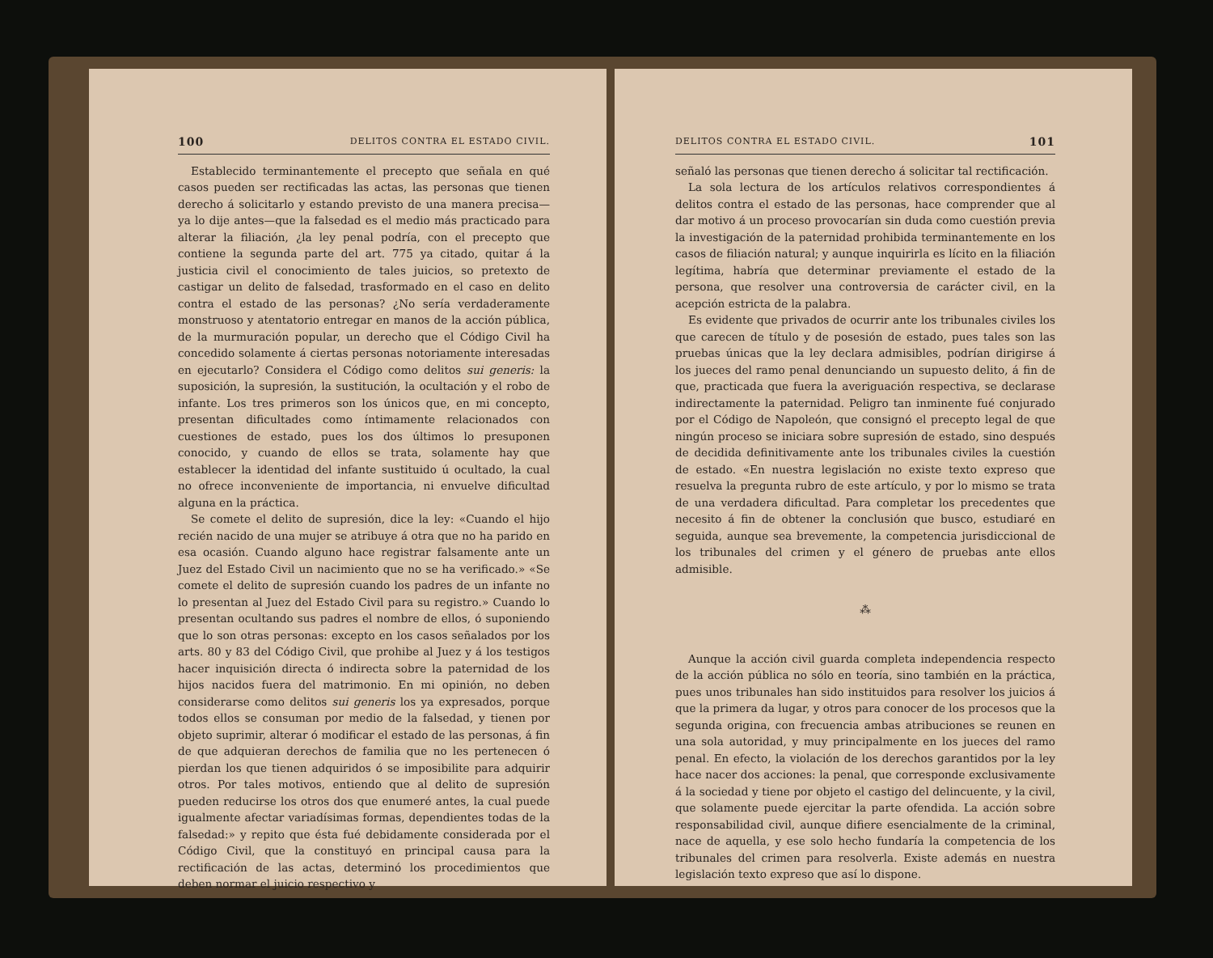100 DELITOS CONTRA EL ESTADO CIVIL.
Establecido terminantemente el precepto que señala en qué casos pueden ser rectificadas las actas, las personas que tienen derecho á solicitarlo y estando previsto de una manera precisa—ya lo dije antes—que la falsedad es el medio más practicado para alterar la filiación, ¿la ley penal podría, con el precepto que contiene la segunda parte del art. 775 ya citado, quitar á la justicia civil el conocimiento de tales juicios, so pretexto de castigar un delito de falsedad, trasformado en el caso en delito contra el estado de las personas? ¿No sería verdaderamente monstruoso y atentatorio entregar en manos de la acción pública, de la murmuración popular, un derecho que el Código Civil ha concedido solamente á ciertas personas notoriamente interesadas en ejecutarlo? Considera el Código como delitos sui generis: la suposición, la supresión, la sustitución, la ocultación y el robo de infante. Los tres primeros son los únicos que, en mi concepto, presentan dificultades como íntimamente relacionados con cuestiones de estado, pues los dos últimos lo presuponen conocido, y cuando de ellos se trata, solamente hay que establecer la identidad del infante sustituido ú ocultado, la cual no ofrece inconveniente de importancia, ni envuelve dificultad alguna en la práctica.
Se comete el delito de supresión, dice la ley: «Cuando el hijo recién nacido de una mujer se atribuye á otra que no ha parido en esa ocasión. Cuando alguno hace registrar falsamente ante un Juez del Estado Civil un nacimiento que no se ha verificado.» «Se comete el delito de supresión cuando los padres de un infante no lo presentan al Juez del Estado Civil para su registro.» Cuando lo presentan ocultando sus padres el nombre de ellos, ó suponiendo que lo son otras personas: excepto en los casos señalados por los arts. 80 y 83 del Código Civil, que prohibe al Juez y á los testigos hacer inquisición directa ó indirecta sobre la paternidad de los hijos nacidos fuera del matrimonio. En mi opinión, no deben considerarse como delitos sui generis los ya expresados, porque todos ellos se consuman por medio de la falsedad, y tienen por objeto suprimir, alterar ó modificar el estado de las personas, á fin de que adquieran derechos de familia que no les pertenecen ó pierdan los que tienen adquiridos ó se imposibilite para adquirir otros. Por tales motivos, entiendo que al delito de supresión pueden reducirse los otros dos que enumeré antes, la cual puede igualmente afectar variadísimas formas, dependientes todas de la falsedad:» y repito que ésta fué debidamente considerada por el Código Civil, que la constituyó en principal causa para la rectificación de las actas, determinó los procedimientos que deben normar el juicio respectivo y
DELITOS CONTRA EL ESTADO CIVIL. 101
señaló las personas que tienen derecho á solicitar tal rectificación.
La sola lectura de los artículos relativos correspondientes á delitos contra el estado de las personas, hace comprender que al dar motivo á un proceso provocarían sin duda como cuestión previa la investigación de la paternidad prohibida terminantemente en los casos de filiación natural; y aunque inquirirla es lícito en la filiación legítima, habría que determinar previamente el estado de la persona, que resolver una controversia de carácter civil, en la acepción estricta de la palabra.
Es evidente que privados de ocurrir ante los tribunales civiles los que carecen de título y de posesión de estado, pues tales son las pruebas únicas que la ley declara admisibles, podrían dirigirse á los jueces del ramo penal denunciando un supuesto delito, á fin de que, practicada que fuera la averiguación respectiva, se declarase indirectamente la paternidad. Peligro tan inminente fué conjurado por el Código de Napoleón, que consignó el precepto legal de que ningún proceso se iniciara sobre supresión de estado, sino después de decidida definitivamente ante los tribunales civiles la cuestión de estado. «En nuestra legislación no existe texto expreso que resuelva la pregunta rubro de este artículo, y por lo mismo se trata de una verdadera dificultad. Para completar los precedentes que necesito á fin de obtener la conclusión que busco, estudiaré en seguida, aunque sea brevemente, la competencia jurisdiccional de los tribunales del crimen y el género de pruebas ante ellos admisible.
⁂
Aunque la acción civil guarda completa independencia respecto de la acción pública no sólo en teoría, sino también en la práctica, pues unos tribunales han sido instituidos para resolver los juicios á que la primera da lugar, y otros para conocer de los procesos que la segunda origina, con frecuencia ambas atribuciones se reunen en una sola autoridad, y muy principalmente en los jueces del ramo penal. En efecto, la violación de los derechos garantidos por la ley hace nacer dos acciones: la penal, que corresponde exclusivamente á la sociedad y tiene por objeto el castigo del delincuente, y la civil, que solamente puede ejercitar la parte ofendida. La acción sobre responsabilidad civil, aunque difiere esencialmente de la criminal, nace de aquella, y ese solo hecho fundaría la competencia de los tribunales del crimen para resolverla. Existe además en nuestra legislación texto expreso que así lo dispone.